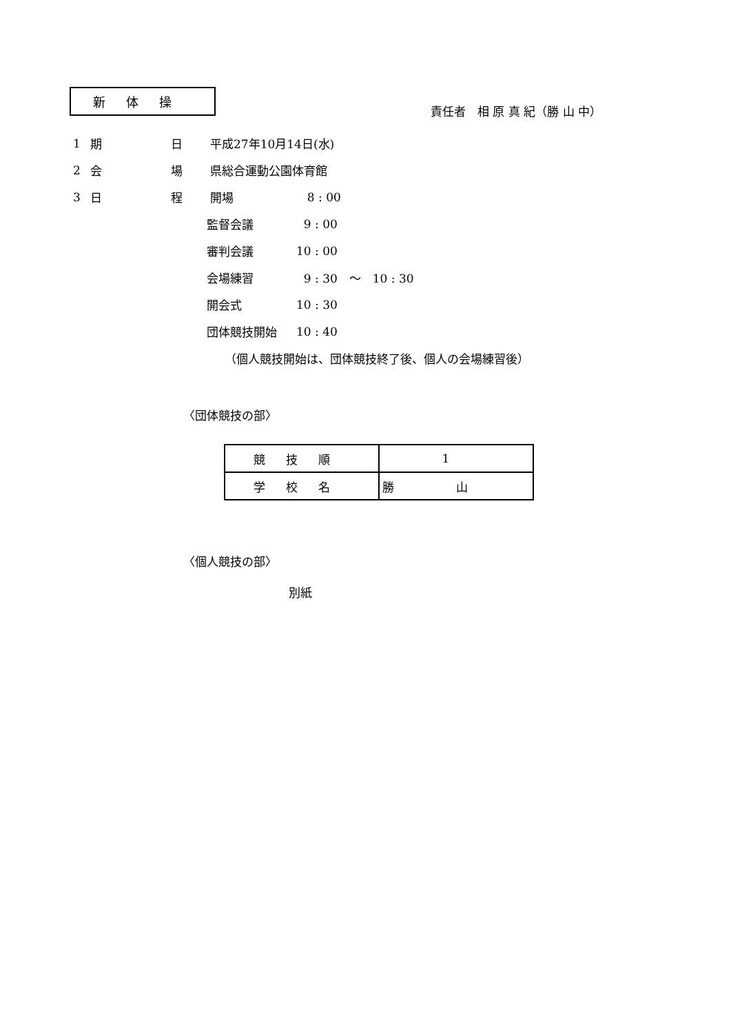新体操
責任者　相 原 真 紀（勝 山 中）
1 期 日 平成27年10月14日(水)
2 会 場 県総合運動公園体育館
3 日 程 開場 8 : 00
監督会議 9 : 00
審判会議 10 : 00
会場練習 9 : 30　～　10 : 30
開会式 10 : 30
団体競技開始 10 : 40
（個人競技開始は、団体競技終了後、個人の会場練習後）
〈団体競技の部〉
| 競技順 | 1 |
| 学校名 | 勝山 |
〈個人競技の部〉
別紙